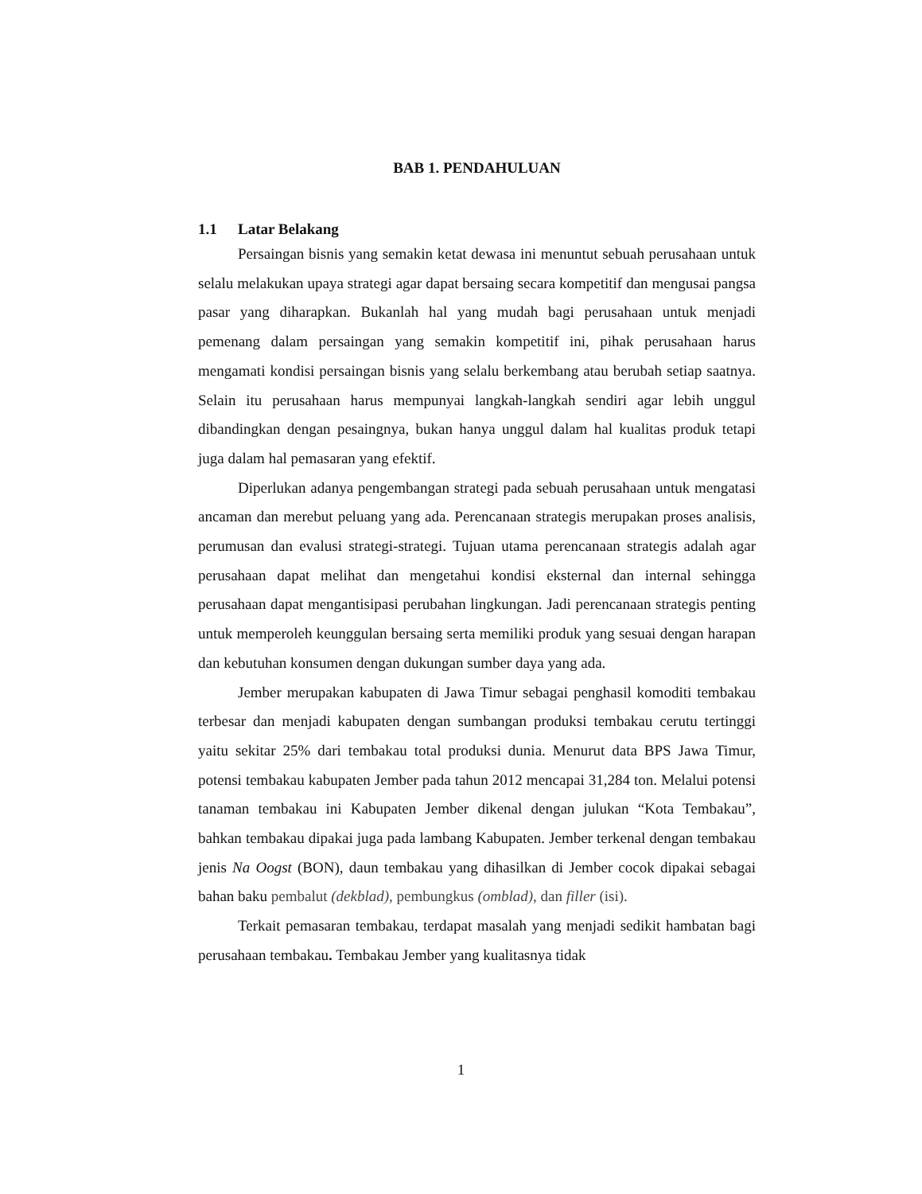BAB 1. PENDAHULUAN
1.1 Latar Belakang
Persaingan bisnis yang semakin ketat dewasa ini menuntut sebuah perusahaan untuk selalu melakukan upaya strategi agar dapat bersaing secara kompetitif dan mengusai pangsa pasar yang diharapkan. Bukanlah hal yang mudah bagi perusahaan untuk menjadi pemenang dalam persaingan yang semakin kompetitif ini, pihak perusahaan harus mengamati kondisi persaingan bisnis yang selalu berkembang atau berubah setiap saatnya. Selain itu perusahaan harus mempunyai langkah-langkah sendiri agar lebih unggul dibandingkan dengan pesaingnya, bukan hanya unggul dalam hal kualitas produk tetapi juga dalam hal pemasaran yang efektif.
Diperlukan adanya pengembangan strategi pada sebuah perusahaan untuk mengatasi ancaman dan merebut peluang yang ada. Perencanaan strategis merupakan proses analisis, perumusan dan evalusi strategi-strategi. Tujuan utama perencanaan strategis adalah agar perusahaan dapat melihat dan mengetahui kondisi eksternal dan internal sehingga perusahaan dapat mengantisipasi perubahan lingkungan. Jadi perencanaan strategis penting untuk memperoleh keunggulan bersaing serta memiliki produk yang sesuai dengan harapan dan kebutuhan konsumen dengan dukungan sumber daya yang ada.
Jember merupakan kabupaten di Jawa Timur sebagai penghasil komoditi tembakau terbesar dan menjadi kabupaten dengan sumbangan produksi tembakau cerutu tertinggi yaitu sekitar 25% dari tembakau total produksi dunia. Menurut data BPS Jawa Timur, potensi tembakau kabupaten Jember pada tahun 2012 mencapai 31,284 ton. Melalui potensi tanaman tembakau ini Kabupaten Jember dikenal dengan julukan “Kota Tembakau”, bahkan tembakau dipakai juga pada lambang Kabupaten. Jember terkenal dengan tembakau jenis Na Oogst (BON), daun tembakau yang dihasilkan di Jember cocok dipakai sebagai bahan baku pembalut (dekblad), pembungkus (omblad), dan filler (isi).
Terkait pemasaran tembakau, terdapat masalah yang menjadi sedikit hambatan bagi perusahaan tembakau. Tembakau Jember yang kualitasnya tidak
1